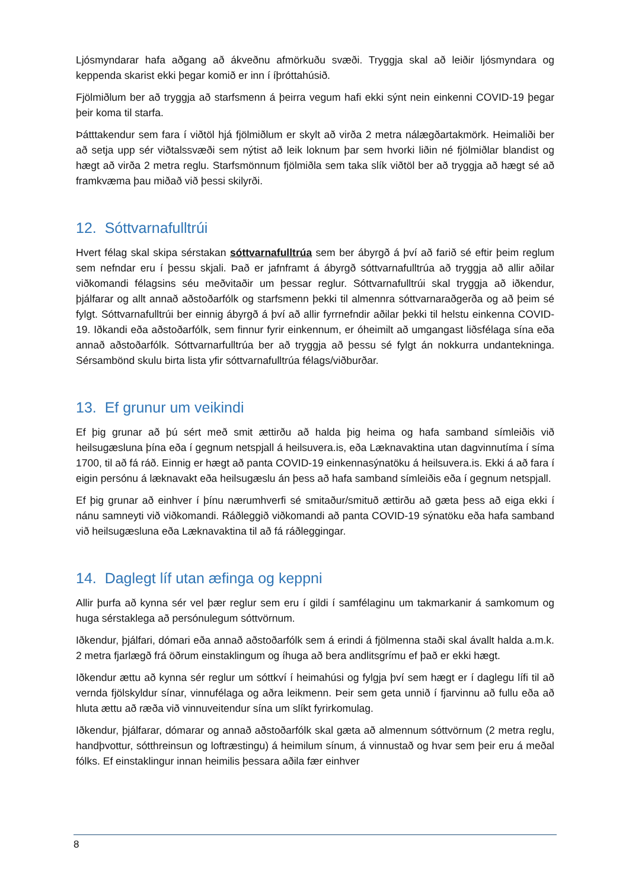Ljósmyndarar hafa aðgang að ákveðnu afmörkuðu svæði. Tryggja skal að leiðir ljósmyndara og keppenda skarist ekki þegar komið er inn í íþróttahúsið.
Fjölmiðlum ber að tryggja að starfsmenn á þeirra vegum hafi ekki sýnt nein einkenni COVID-19 þegar þeir koma til starfa.
Þátttakendur sem fara í viðtöl hjá fjölmiðlum er skylt að virða 2 metra nálægðartakmörk. Heimaliði ber að setja upp sér viðtalssvæði sem nýtist að leik loknum þar sem hvorki liðin né fjölmiðlar blandist og hægt að virða 2 metra reglu. Starfsmönnum fjölmiðla sem taka slík viðtöl ber að tryggja að hægt sé að framkvæma þau miðað við þessi skilyrði.
12. Sóttvarnafulltrúi
Hvert félag skal skipa sérstakan sóttvarnafulltrúa sem ber ábyrgð á því að farið sé eftir þeim reglum sem nefndar eru í þessu skjali. Það er jafnframt á ábyrgð sóttvarnafulltrúa að tryggja að allir aðilar viðkomandi félagsins séu meðvitaðir um þessar reglur. Sóttvarnafulltrúi skal tryggja að iðkendur, þjálfarar og allt annað aðstoðarfólk og starfsmenn þekki til almennra sóttvarnaraðgerða og að þeim sé fylgt. Sóttvarnafulltrúi ber einnig ábyrgð á því að allir fyrrnefndir aðilar þekki til helstu einkenna COVID-19. Iðkandi eða aðstoðarfólk, sem finnur fyrir einkennum, er óheimilt að umgangast liðsfélaga sína eða annað aðstoðarfólk. Sóttvarnarfulltrúa ber að tryggja að þessu sé fylgt án nokkurra undantekninga. Sérsambönd skulu birta lista yfir sóttvarnafulltrúa félags/viðburðar.
13. Ef grunur um veikindi
Ef þig grunar að þú sért með smit ættirðu að halda þig heima og hafa samband símleiðis við heilsugæsluna þína eða í gegnum netspjall á heilsuvera.is, eða Læknavaktina utan dagvinnutíma í síma 1700, til að fá ráð. Einnig er hægt að panta COVID-19 einkennasýnatöku á heilsuvera.is. Ekki á að fara í eigin persónu á læknavakt eða heilsugæslu án þess að hafa samband símleiðis eða í gegnum netspjall.
Ef þig grunar að einhver í þínu nærumhverfi sé smitaður/smituð ættirðu að gæta þess að eiga ekki í nánu samneyti við viðkomandi. Ráðleggið viðkomandi að panta COVID-19 sýnatöku eða hafa samband við heilsugæsluna eða Læknavaktina til að fá ráðleggingar.
14. Daglegt líf utan æfinga og keppni
Allir þurfa að kynna sér vel þær reglur sem eru í gildi í samfélaginu um takmarkanir á samkomum og huga sérstaklega að persónulegum sóttvörnum.
Iðkendur, þjálfari, dómari eða annað aðstoðarfólk sem á erindi á fjölmenna staði skal ávallt halda a.m.k. 2 metra fjarlægð frá öðrum einstaklingum og íhuga að bera andlitsgrímu ef það er ekki hægt.
Iðkendur ættu að kynna sér reglur um sóttkví í heimahúsi og fylgja því sem hægt er í daglegu lífi til að vernda fjölskyldur sínar, vinnufélaga og aðra leikmenn. Þeir sem geta unnið í fjarvinnu að fullu eða að hluta ættu að ræða við vinnuveitendur sína um slíkt fyrirkomulag.
Iðkendur, þjálfarar, dómarar og annað aðstoðarfólk skal gæta að almennum sóttvörnum (2 metra reglu, handþvottur, sótthreinsun og loftræstingu) á heimilum sínum, á vinnustað og hvar sem þeir eru á meðal fólks. Ef einstaklingur innan heimilis þessara aðila fær einhver
8